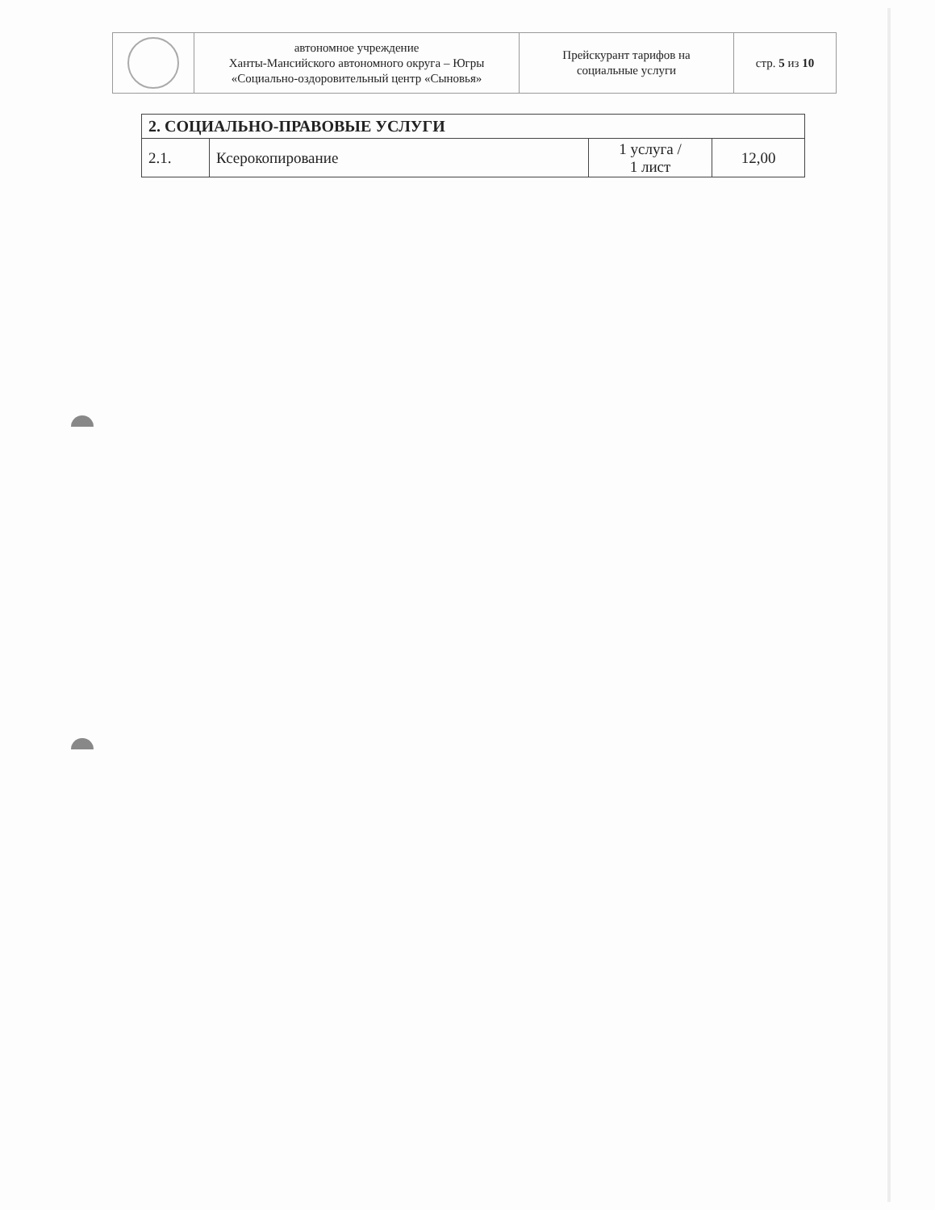| | автономное учреждение Ханты-Мансийского автономного округа – Югры «Социально-оздоровительный центр «Сыновья» | Прейскурант тарифов на социальные услуги | стр. 5 из 10 |
| 2. СОЦИАЛЬНО-ПРАВОВЫЕ УСЛУГИ | | | |
| 2.1. | Ксерокопирование | 1 услуга / 1 лист | 12,00 |